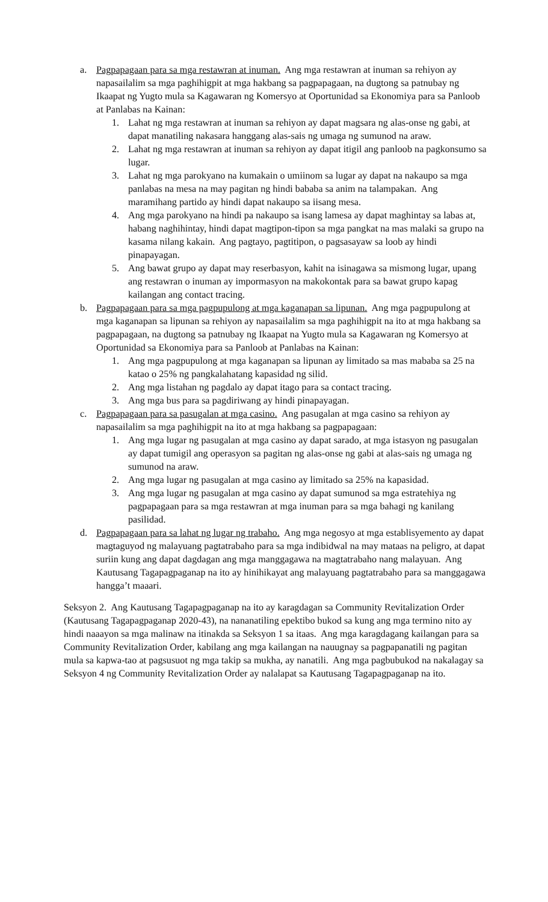a. Pagpapagaan para sa mga restawran at inuman. Ang mga restawran at inuman sa rehiyon ay napasailalim sa mga paghihigpit at mga hakbang sa pagpapagaan, na dugtong sa patnubay ng Ikaapat ng Yugto mula sa Kagawaran ng Komersyo at Oportunidad sa Ekonomiya para sa Panloob at Panlabas na Kainan:
1. Lahat ng mga restawran at inuman sa rehiyon ay dapat magsara ng alas-onse ng gabi, at dapat manatiling nakasara hanggang alas-sais ng umaga ng sumunod na araw.
2. Lahat ng mga restawran at inuman sa rehiyon ay dapat itigil ang panloob na pagkonsumo sa lugar.
3. Lahat ng mga parokyano na kumakain o umiinom sa lugar ay dapat na nakaupo sa mga panlabas na mesa na may pagitan ng hindi bababa sa anim na talampakan. Ang maramihang partido ay hindi dapat nakaupo sa iisang mesa.
4. Ang mga parokyano na hindi pa nakaupo sa isang lamesa ay dapat maghintay sa labas at, habang naghihintay, hindi dapat magtipon-tipon sa mga pangkat na mas malaki sa grupo na kasama nilang kakain. Ang pagtayo, pagtitipon, o pagsasayaw sa loob ay hindi pinapayagan.
5. Ang bawat grupo ay dapat may reserbasyon, kahit na isinagawa sa mismong lugar, upang ang restawran o inuman ay impormasyon na makokontak para sa bawat grupo kapag kailangan ang contact tracing.
b. Pagpapagaan para sa mga pagpupulong at mga kaganapan sa lipunan. Ang mga pagpupulong at mga kaganapan sa lipunan sa rehiyon ay napasailalim sa mga paghihigpit na ito at mga hakbang sa pagpapagaan, na dugtong sa patnubay ng Ikaapat na Yugto mula sa Kagawaran ng Komersyo at Oportunidad sa Ekonomiya para sa Panloob at Panlabas na Kainan:
1. Ang mga pagpupulong at mga kaganapan sa lipunan ay limitado sa mas mababa sa 25 na katao o 25% ng pangkalahatang kapasidad ng silid.
2. Ang mga listahan ng pagdalo ay dapat itago para sa contact tracing.
3. Ang mga bus para sa pagdiriwang ay hindi pinapayagan.
c. Pagpapagaan para sa pasugalan at mga casino. Ang pasugalan at mga casino sa rehiyon ay napasailalim sa mga paghihigpit na ito at mga hakbang sa pagpapagaan:
1. Ang mga lugar ng pasugalan at mga casino ay dapat sarado, at mga istasyon ng pasugalan ay dapat tumigil ang operasyon sa pagitan ng alas-onse ng gabi at alas-sais ng umaga ng sumunod na araw.
2. Ang mga lugar ng pasugalan at mga casino ay limitado sa 25% na kapasidad.
3. Ang mga lugar ng pasugalan at mga casino ay dapat sumunod sa mga estratehiya ng pagpapagaan para sa mga restawran at mga inuman para sa mga bahagi ng kanilang pasilidad.
d. Pagpapagaan para sa lahat ng lugar ng trabaho. Ang mga negosyo at mga establisyemento ay dapat magtaguyod ng malayuang pagtatrabaho para sa mga indibidwal na may mataas na peligro, at dapat suriin kung ang dapat dagdagan ang mga manggagawa na magtatrabaho nang malayuan. Ang Kautusang Tagapagpaganap na ito ay hinihikayat ang malayuang pagtatrabaho para sa manggagawa hangga’t maaari.
Seksyon 2. Ang Kautusang Tagapagpaganap na ito ay karagdagan sa Community Revitalization Order (Kautusang Tagapagpaganap 2020-43), na nananatiling epektibo bukod sa kung ang mga termino nito ay hindi naaayon sa mga malinaw na itinakda sa Seksyon 1 sa itaas. Ang mga karagdagang kailangan para sa Community Revitalization Order, kabilang ang mga kailangan na nauugnay sa pagpapanatili ng pagitan mula sa kapwa-tao at pagsusuot ng mga takip sa mukha, ay nanatili. Ang mga pagbubukod na nakalagay sa Seksyon 4 ng Community Revitalization Order ay nalalapat sa Kautusang Tagapagpaganap na ito.